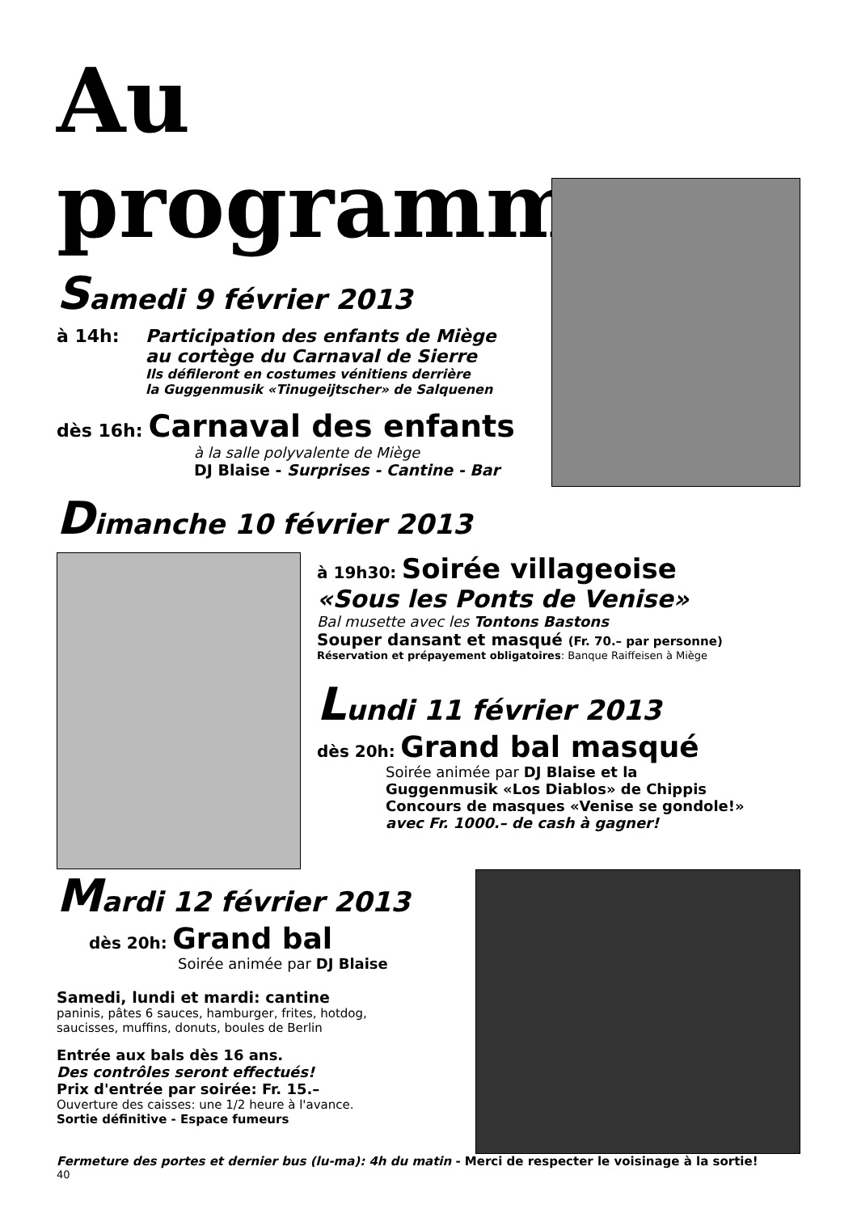Au programme ...
Samedi 9 février 2013
à 14h: Participation des enfants de Miège
au cortège du Carnaval de Sierre
Ils défileront en costumes vénitiens derrière
la Guggenmusik «Tinugeijtscher» de Salquenen
dès 16h: Carnaval des enfants
à la salle polyvalente de Miège
DJ Blaise - Surprises - Cantine - Bar
Dimanche 10 février 2013
à 19h30: Soirée villageoise
«Sous les Ponts de Venise»
Bal musette avec les Tontons Bastons
Souper dansant et masqué (Fr. 70.– par personne)
Réservation et prépayement obligatoires: Banque Raiffeisen à Miège
Lundi 11 février 2013
dès 20h: Grand bal masqué
Soirée animée par DJ Blaise et la
Guggenmusik «Los Diablos» de Chippis
Concours de masques «Venise se gondole!»
avec Fr. 1000.– de cash à gagner!
Mardi 12 février 2013
dès 20h: Grand bal
Soirée animée par DJ Blaise
Samedi, lundi et mardi: cantine
paninis, pâtes 6 sauces, hamburger, frites, hotdog,
saucisses, muffins, donuts, boules de Berlin
Entrée aux bals dès 16 ans.
Des contrôles seront effectués!
Prix d'entrée par soirée: Fr. 15.–
Ouverture des caisses: une 1/2 heure à l'avance.
Sortie définitive - Espace fumeurs
Fermeture des portes et dernier bus (lu-ma): 4h du matin - Merci de respecter le voisinage à la sortie!
40